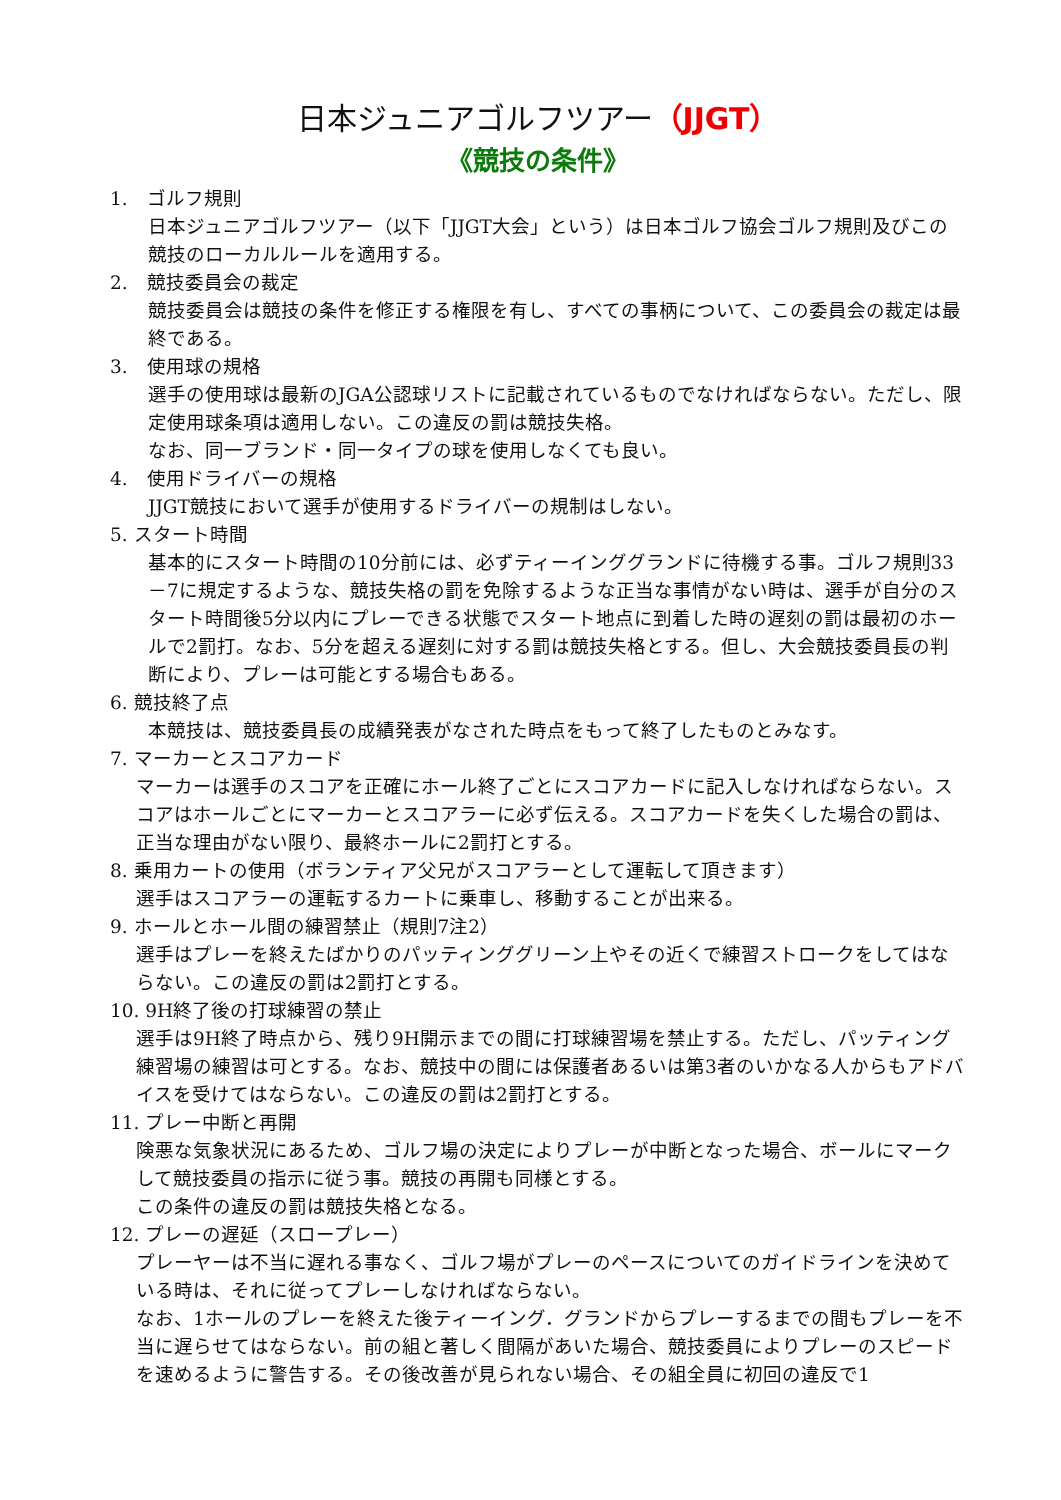日本ジュニアゴルフツアー（JJGT）
《競技の条件》
1.　ゴルフ規則
日本ジュニアゴルフツアー（以下「JJGT大会」という）は日本ゴルフ協会ゴルフ規則及びこの競技のローカルルールを適用する。
2.　競技委員会の裁定
競技委員会は競技の条件を修正する権限を有し、すべての事柄について、この委員会の裁定は最終である。
3.　使用球の規格
選手の使用球は最新のJGA公認球リストに記載されているものでなければならない。ただし、限定使用球条項は適用しない。この違反の罰は競技失格。
なお、同一ブランド・同一タイプの球を使用しなくても良い。
4.　使用ドライバーの規格
JJGT競技において選手が使用するドライバーの規制はしない。
5. スタート時間
基本的にスタート時間の10分前には、必ずティーインググランドに待機する事。ゴルフ規則33－7に規定するような、競技失格の罰を免除するような正当な事情がない時は、選手が自分のスタート時間後5分以内にプレーできる状態でスタート地点に到着した時の遅刻の罰は最初のホールで2罰打。なお、5分を超える遅刻に対する罰は競技失格とする。但し、大会競技委員長の判断により、プレーは可能とする場合もある。
6. 競技終了点
本競技は、競技委員長の成績発表がなされた時点をもって終了したものとみなす。
7. マーカーとスコアカード
マーカーは選手のスコアを正確にホール終了ごとにスコアカードに記入しなければならない。スコアはホールごとにマーカーとスコアラーに必ず伝える。スコアカードを失くした場合の罰は、正当な理由がない限り、最終ホールに2罰打とする。
8. 乗用カートの使用（ボランティア父兄がスコアラーとして運転して頂きます）
選手はスコアラーの運転するカートに乗車し、移動することが出来る。
9. ホールとホール間の練習禁止（規則7注2）
選手はプレーを終えたばかりのパッティンググリーン上やその近くで練習ストロークをしてはならない。この違反の罰は2罰打とする。
10. 9H終了後の打球練習の禁止
選手は9H終了時点から、残り9H開示までの間に打球練習場を禁止する。ただし、パッティング練習場の練習は可とする。なお、競技中の間には保護者あるいは第3者のいかなる人からもアドバイスを受けてはならない。この違反の罰は2罰打とする。
11. プレー中断と再開
険悪な気象状況にあるため、ゴルフ場の決定によりプレーが中断となった場合、ボールにマークして競技委員の指示に従う事。競技の再開も同様とする。
この条件の違反の罰は競技失格となる。
12. プレーの遅延（スロープレー）
プレーヤーは不当に遅れる事なく、ゴルフ場がプレーのペースについてのガイドラインを決めている時は、それに従ってプレーしなければならない。
なお、1ホールのプレーを終えた後ティーイング．グランドからプレーするまでの間もプレーを不当に遅らせてはならない。前の組と著しく間隔があいた場合、競技委員によりプレーのスピードを速めるように警告する。その後改善が見られない場合、その組全員に初回の違反で1